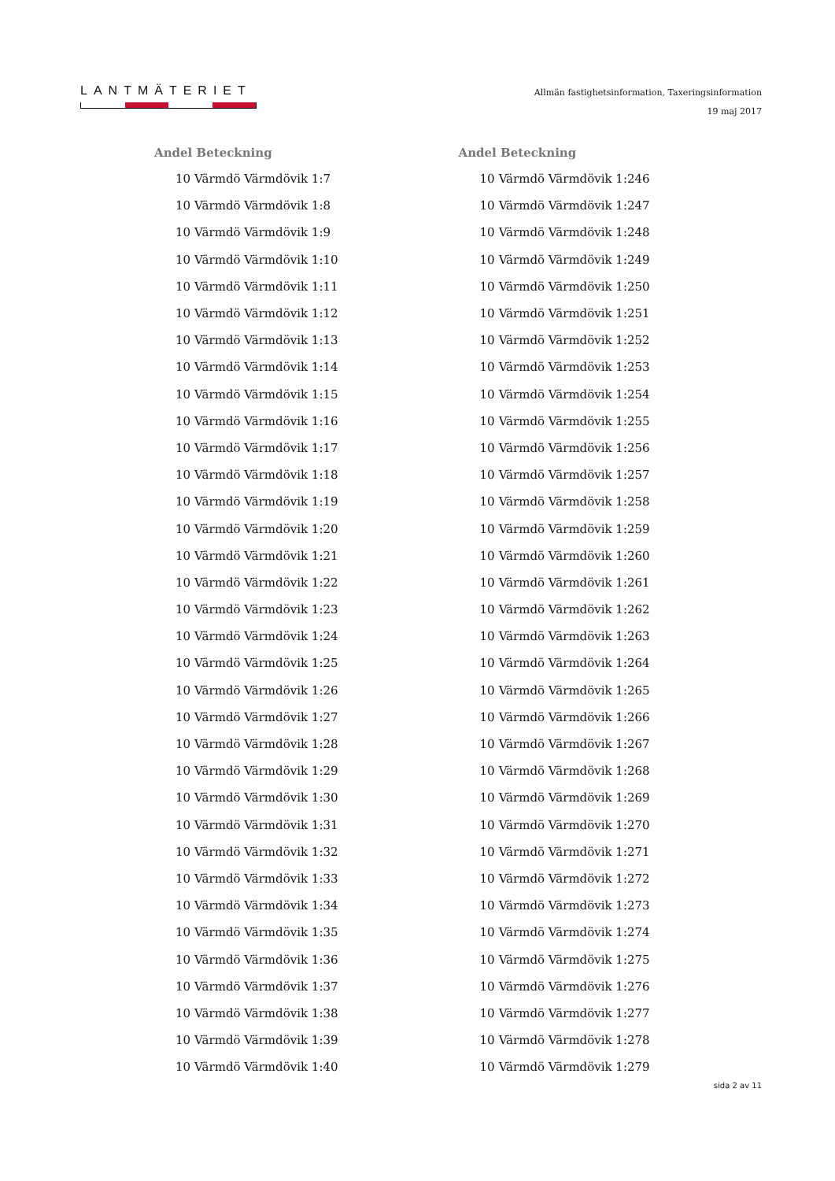LANTMÄTERIET
Allmän fastighetsinformation, Taxeringsinformation
19 maj 2017
| Andel Beteckning | |
| --- | --- |
| 10 | Värmdö Värmdövik 1:7 |
| 10 | Värmdö Värmdövik 1:8 |
| 10 | Värmdö Värmdövik 1:9 |
| 10 | Värmdö Värmdövik 1:10 |
| 10 | Värmdö Värmdövik 1:11 |
| 10 | Värmdö Värmdövik 1:12 |
| 10 | Värmdö Värmdövik 1:13 |
| 10 | Värmdö Värmdövik 1:14 |
| 10 | Värmdö Värmdövik 1:15 |
| 10 | Värmdö Värmdövik 1:16 |
| 10 | Värmdö Värmdövik 1:17 |
| 10 | Värmdö Värmdövik 1:18 |
| 10 | Värmdö Värmdövik 1:19 |
| 10 | Värmdö Värmdövik 1:20 |
| 10 | Värmdö Värmdövik 1:21 |
| 10 | Värmdö Värmdövik 1:22 |
| 10 | Värmdö Värmdövik 1:23 |
| 10 | Värmdö Värmdövik 1:24 |
| 10 | Värmdö Värmdövik 1:25 |
| 10 | Värmdö Värmdövik 1:26 |
| 10 | Värmdö Värmdövik 1:27 |
| 10 | Värmdö Värmdövik 1:28 |
| 10 | Värmdö Värmdövik 1:29 |
| 10 | Värmdö Värmdövik 1:30 |
| 10 | Värmdö Värmdövik 1:31 |
| 10 | Värmdö Värmdövik 1:32 |
| 10 | Värmdö Värmdövik 1:33 |
| 10 | Värmdö Värmdövik 1:34 |
| 10 | Värmdö Värmdövik 1:35 |
| 10 | Värmdö Värmdövik 1:36 |
| 10 | Värmdö Värmdövik 1:37 |
| 10 | Värmdö Värmdövik 1:38 |
| 10 | Värmdö Värmdövik 1:39 |
| 10 | Värmdö Värmdövik 1:40 |
| Andel Beteckning | |
| --- | --- |
| 10 | Värmdö Värmdövik 1:246 |
| 10 | Värmdö Värmdövik 1:247 |
| 10 | Värmdö Värmdövik 1:248 |
| 10 | Värmdö Värmdövik 1:249 |
| 10 | Värmdö Värmdövik 1:250 |
| 10 | Värmdö Värmdövik 1:251 |
| 10 | Värmdö Värmdövik 1:252 |
| 10 | Värmdö Värmdövik 1:253 |
| 10 | Värmdö Värmdövik 1:254 |
| 10 | Värmdö Värmdövik 1:255 |
| 10 | Värmdö Värmdövik 1:256 |
| 10 | Värmdö Värmdövik 1:257 |
| 10 | Värmdö Värmdövik 1:258 |
| 10 | Värmdö Värmdövik 1:259 |
| 10 | Värmdö Värmdövik 1:260 |
| 10 | Värmdö Värmdövik 1:261 |
| 10 | Värmdö Värmdövik 1:262 |
| 10 | Värmdö Värmdövik 1:263 |
| 10 | Värmdö Värmdövik 1:264 |
| 10 | Värmdö Värmdövik 1:265 |
| 10 | Värmdö Värmdövik 1:266 |
| 10 | Värmdö Värmdövik 1:267 |
| 10 | Värmdö Värmdövik 1:268 |
| 10 | Värmdö Värmdövik 1:269 |
| 10 | Värmdö Värmdövik 1:270 |
| 10 | Värmdö Värmdövik 1:271 |
| 10 | Värmdö Värmdövik 1:272 |
| 10 | Värmdö Värmdövik 1:273 |
| 10 | Värmdö Värmdövik 1:274 |
| 10 | Värmdö Värmdövik 1:275 |
| 10 | Värmdö Värmdövik 1:276 |
| 10 | Värmdö Värmdövik 1:277 |
| 10 | Värmdö Värmdövik 1:278 |
| 10 | Värmdö Värmdövik 1:279 |
sida 2 av 11